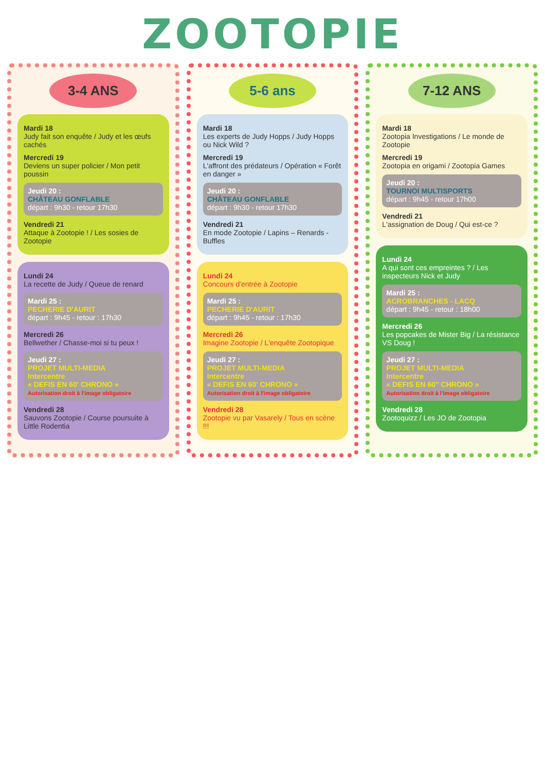ZOOTOPIE
3-4 ANS
Mardi 18
Judy fait son enquête / Judy et les œufs cachés
Mercredi 19
Deviens un super policier / Mon petit poussin
Jeudi 20 :
CHÂTEAU GONFLABLE
départ : 9h30 - retour 17h30
Vendredi 21
Attaque à Zootopie ! / Les sosies de Zootopie
Lundi 24
La recette de Judy / Queue de renard
Mardi 25 :
PECHERIE D'AURIT
départ : 9h45 - retour : 17h30
Mercredi 26
Bellwether / Chasse-moi si tu peux !
Jeudi 27 :
PROJET MULTI-MEDIA
Intercentre
« DEFIS EN 60' CHRONO »
Autorisation droit à l'image obligatoire
Vendredi 28
Sauvons Zootopie / Course poursuite à Little Rodentia
5-6 ans
Mardi 18
Les experts de Judy Hopps / Judy Hopps ou Nick Wild ?
Mercredi 19
L'affront des prédateurs / Opération « Forêt en danger »
Jeudi 20 :
CHÂTEAU GONFLABLE
départ : 9h30 - retour 17h30
Vendredi 21
En mode Zootopie / Lapins – Renards - Buffles
Lundi 24
Concours d'entrée à Zootopie
Mardi 25 :
PECHERIE D'AURIT
départ : 9h45 - retour : 17h30
Mercredi 26
Imagine Zootopie / L'enquête Zootopique
Jeudi 27 :
PROJET MULTI-MEDIA
Intercentre
« DEFIS EN 60' CHRONO »
Autorisation droit à l'image obligatoire
Vendredi 28
Zootopie vu par Vasarely / Tous en scène !!!
7-12 ANS
Mardi 18
Zootopia Investigations / Le monde de Zootopie
Mercredi 19
Zootopia en origami / Zootopia Games
Jeudi 20 :
TOURNOI MULTISPORTS
départ : 9h45 - retour 17h00
Vendredi 21
L'assignation de Doug / Qui est-ce ?
Lundi 24
A qui sont ces empreintes ? / Les inspecteurs Nick et Judy
Mardi 25 :
ACROBRANCHES - LACQ
départ : 9h45 - retour : 18h00
Mercredi 26
Les popcakes de Mister Big / La résistance VS Doug !
Jeudi 27 :
PROJET MULTI-MEDIA
Intercentre
« DEFIS EN 60'' CHRONO »
Autorisation droit à l'image obligatoire
Vendredi 28
Zootoquizz / Les JO de Zootopia